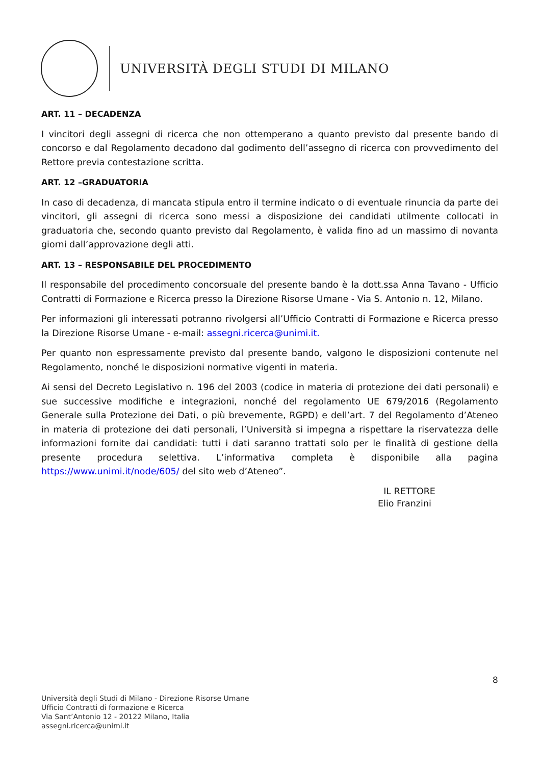UNIVERSITÀ DEGLI STUDI DI MILANO
ART. 11 – DECADENZA
I vincitori degli assegni di ricerca che non ottemperano a quanto previsto dal presente bando di concorso e dal Regolamento decadono dal godimento dell’assegno di ricerca con provvedimento del Rettore previa contestazione scritta.
ART. 12 –GRADUATORIA
In caso di decadenza, di mancata stipula entro il termine indicato o di eventuale rinuncia da parte dei vincitori, gli assegni di ricerca sono messi a disposizione dei candidati utilmente collocati in graduatoria che, secondo quanto previsto dal Regolamento, è valida fino ad un massimo di novanta giorni dall’approvazione degli atti.
ART. 13 – RESPONSABILE DEL PROCEDIMENTO
Il responsabile del procedimento concorsuale del presente bando è la dott.ssa Anna Tavano - Ufficio Contratti di Formazione e Ricerca presso la Direzione Risorse Umane - Via S. Antonio n. 12, Milano.
Per informazioni gli interessati potranno rivolgersi all’Ufficio Contratti di Formazione e Ricerca presso la Direzione Risorse Umane - e-mail: assegni.ricerca@unimi.it.
Per quanto non espressamente previsto dal presente bando, valgono le disposizioni contenute nel Regolamento, nonché le disposizioni normative vigenti in materia.
Ai sensi del Decreto Legislativo n. 196 del 2003 (codice in materia di protezione dei dati personali) e sue successive modifiche e integrazioni, nonché del regolamento UE 679/2016 (Regolamento Generale sulla Protezione dei Dati, o più brevemente, RGPD) e dell’art. 7 del Regolamento d’Ateneo in materia di protezione dei dati personali, l’Università si impegna a rispettare la riservatezza delle informazioni fornite dai candidati: tutti i dati saranno trattati solo per le finalità di gestione della presente procedura selettiva. L’informativa completa è disponibile alla pagina https://www.unimi.it/node/605/ del sito web d’Ateneo”.
IL RETTORE
Elio Franzini
8
Università degli Studi di Milano - Direzione Risorse Umane
Ufficio Contratti di formazione e Ricerca
Via Sant’Antonio 12 - 20122 Milano, Italia
assegni.ricerca@unimi.it